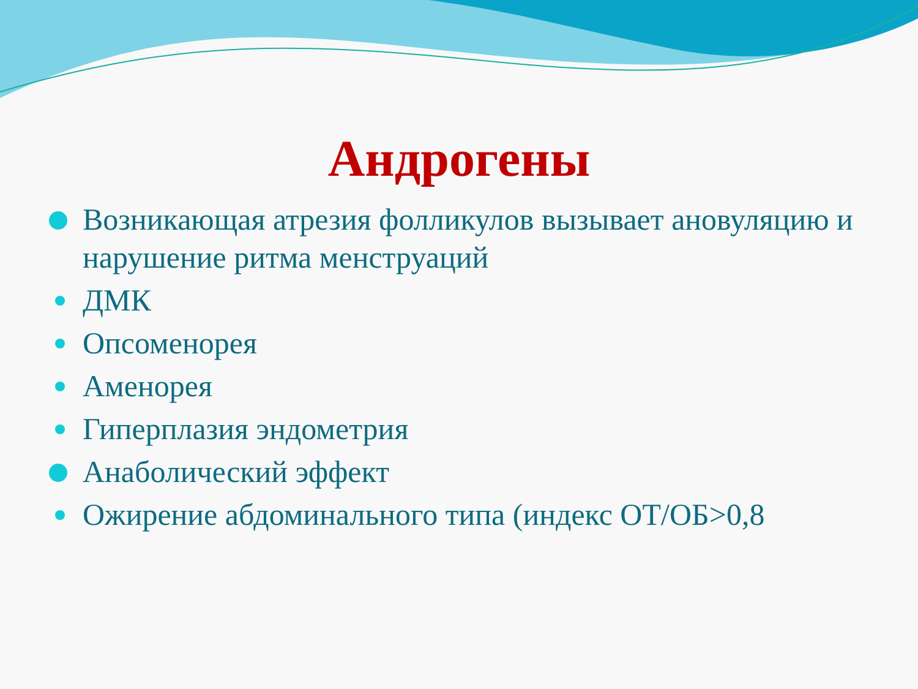Андрогены
Возникающая атрезия фолликулов вызывает ановуляцию и нарушение ритма менструаций
ДМК
Опсоменорея
Аменорея
Гиперплазия эндометрия
Анаболический эффект
Ожирение абдоминального типа (индекс ОТ/ОБ>0,8